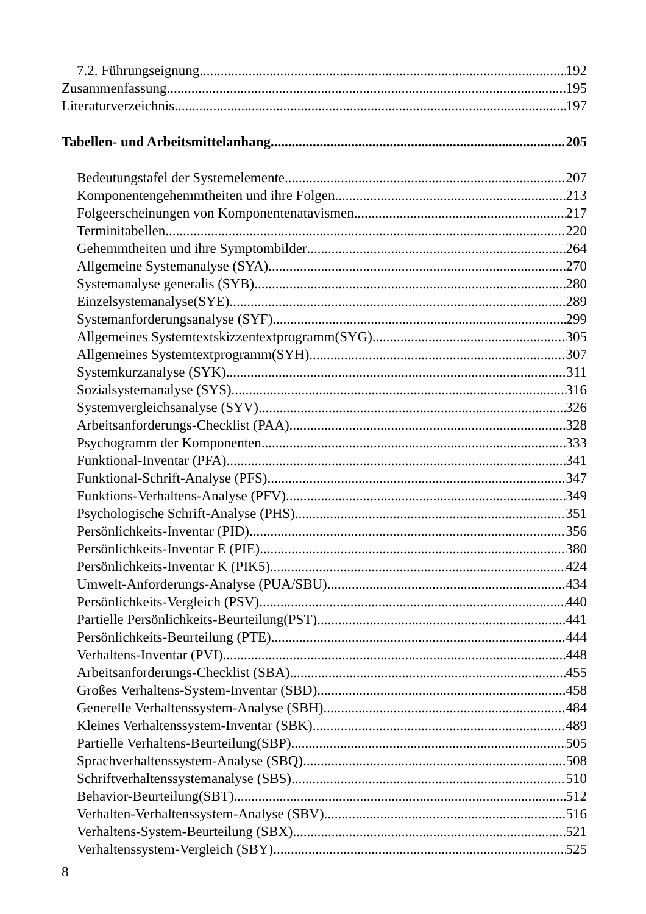7.2. Führungseignung 192
Zusammenfassung 195
Literaturverzeichnis 197
Tabellen- und Arbeitsmittelanhang 205
Bedeutungstafel der Systemelemente 207
Komponentengehemmtheiten und ihre Folgen 213
Folgeerscheinungen von Komponentenatavismen 217
Terminitabellen 220
Gehemmtheiten und ihre Symptombilder 264
Allgemeine Systemanalyse (SYA) 270
Systemanalyse generalis (SYB) 280
Einzelsystemanalyse(SYE) 289
Systemanforderungsanalyse (SYF) 299
Allgemeines Systemtextskizzentextprogramm(SYG) 305
Allgemeines Systemtextprogramm(SYH) 307
Systemkurzanalyse (SYK) 311
Sozialsystemanalyse (SYS) 316
Systemvergleichsanalyse (SYV) 326
Arbeitsanforderungs-Checklist (PAA) 328
Psychogramm der Komponenten 333
Funktional-Inventar (PFA) 341
Funktional-Schrift-Analyse (PFS) 347
Funktions-Verhaltens-Analyse (PFV) 349
Psychologische Schrift-Analyse (PHS) 351
Persönlichkeits-Inventar (PID) 356
Persönlichkeits-Inventar E (PIE) 380
Persönlichkeits-Inventar K (PIK5) 424
Umwelt-Anforderungs-Analyse (PUA/SBU) 434
Persönlichkeits-Vergleich (PSV) 440
Partielle Persönlichkeits-Beurteilung(PST) 441
Persönlichkeits-Beurteilung (PTE) 444
Verhaltens-Inventar (PVI) 448
Arbeitsanforderungs-Checklist (SBA) 455
Großes Verhaltens-System-Inventar (SBD) 458
Generelle Verhaltenssystem-Analyse (SBH) 484
Kleines Verhaltenssystem-Inventar (SBK) 489
Partielle Verhaltens-Beurteilung(SBP) 505
Sprachverhaltenssystem-Analyse (SBQ) 508
Schriftverhaltenssystemanalyse (SBS) 510
Behavior-Beurteilung(SBT) 512
Verhalten-Verhaltenssystem-Analyse (SBV) 516
Verhaltens-System-Beurteilung (SBX) 521
Verhaltenssystem-Vergleich (SBY) 525
8